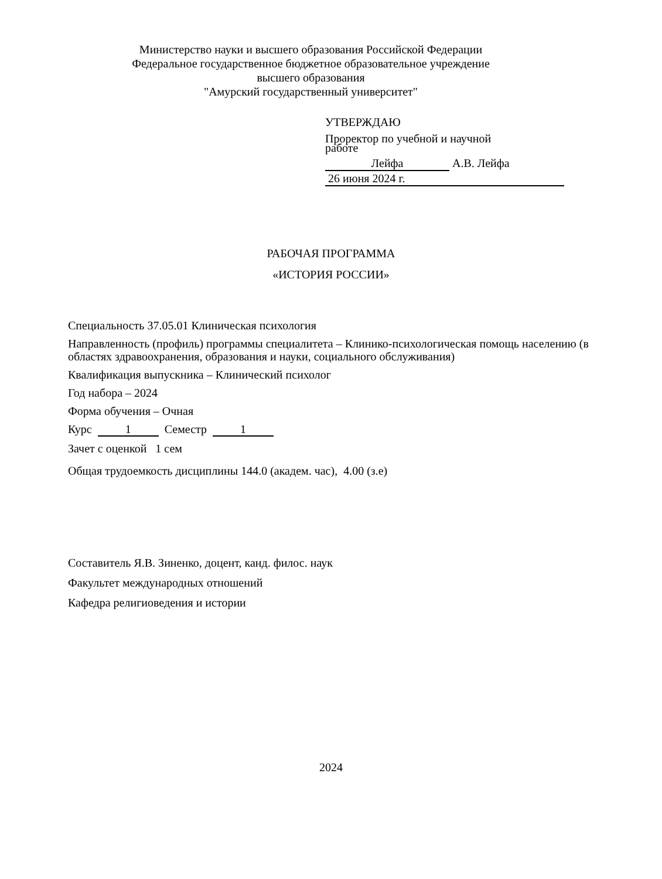Министерство науки и высшего образования Российской Федерации
Федеральное государственное бюджетное образовательное учреждение
высшего образования
"Амурский государственный университет"
УТВЕРЖДАЮ
Проректор по учебной и научной
работе
Лейфа А.В. Лейфа
26 июня 2024 г.
РАБОЧАЯ ПРОГРАММА
«ИСТОРИЯ РОССИИ»
Специальность 37.05.01 Клиническая психология
Направленность (профиль) программы специалитета – Клинико-психологическая помощь населению (в областях здравоохранения, образования и науки, социального обслуживания)
Квалификация выпускника – Клинический психолог
Год набора – 2024
Форма обучения – Очная
Курс 1 Семестр 1
Зачет с оценкой 1 сем
Общая трудоемкость дисциплины 144.0 (академ. час), 4.00 (з.е)
Составитель Я.В. Зиненко, доцент, канд. филос. наук
Факультет международных отношений
Кафедра религиоведения и истории
2024